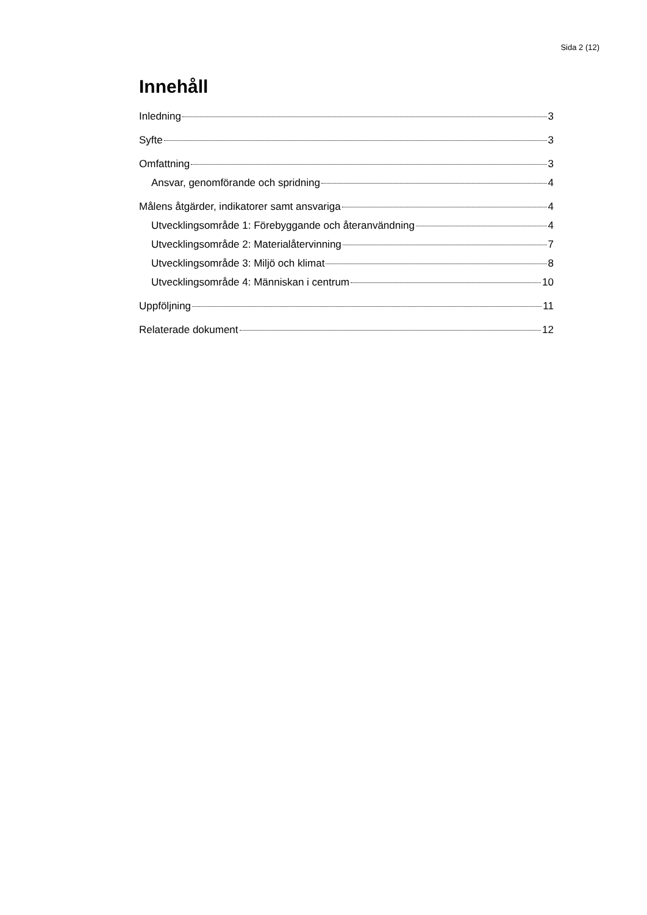Sida 2 (12)
Innehåll
Inledning 3
Syfte 3
Omfattning 3
Ansvar, genomförande och spridning 4
Målens åtgärder, indikatorer samt ansvariga 4
Utvecklingsområde 1: Förebyggande och återanvändning 4
Utvecklingsområde 2: Materialåtervinning 7
Utvecklingsområde 3: Miljö och klimat 8
Utvecklingsområde 4: Människan i centrum 10
Uppföljning 11
Relaterade dokument 12